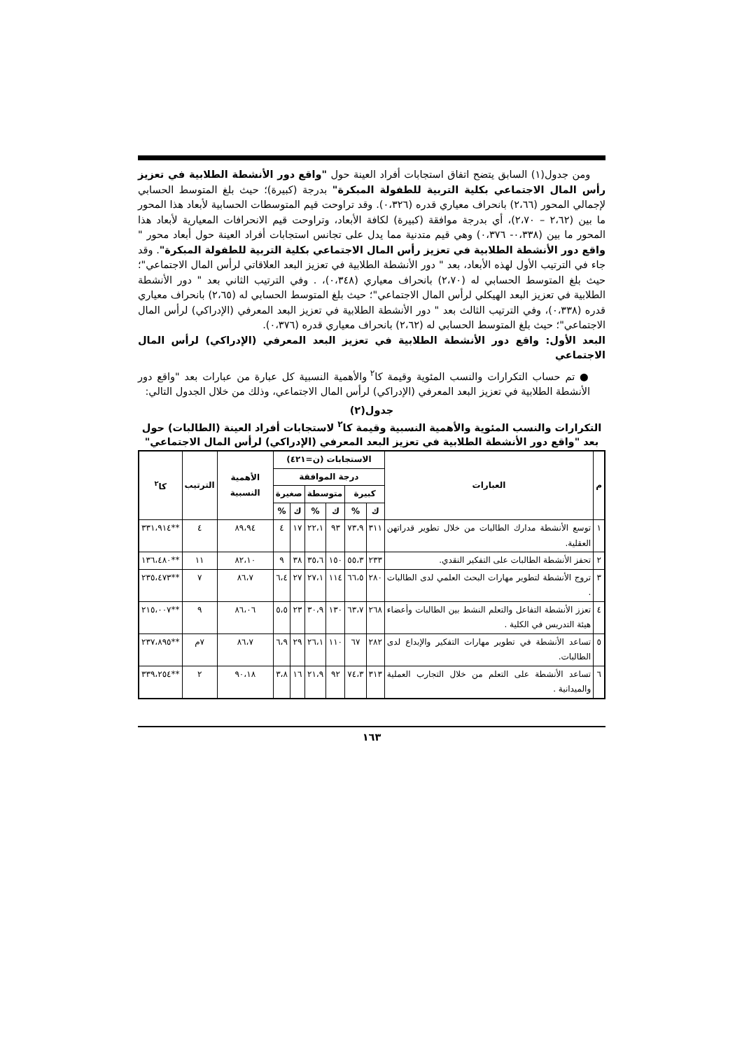ومن جدول(١) السابق يتضح اتفاق استجابات أفراد العينة حول "واقع دور الأنشطة الطلابية في تعزيز رأس المال الاجتماعي بكلية التربية للطفولة المبكرة" بدرجة (كبيرة)؛ حيث بلغ المتوسط الحسابي لإجمالي المحور (٢،٦٦) بانحراف معياري قدره (٠،٣٢٦). وقد تراوحت قيم المتوسطات الحسابية لأبعاد هذا المحور ما بين (٢،٦٢ – ٢،٧٠)، أي بدرجة موافقة (كبيرة) لكافة الأبعاد، وتراوحت قيم الانحرافات المعيارية لأبعاد هذا المحور ما بين (٠،٣٣٨- ٠،٣٧٦) وهي قيم متدنية مما يدل على تجانس استجابات أفراد العينة حول أبعاد محور " واقع دور الأنشطة الطلابية في تعزيز رأس المال الاجتماعي بكلية التربية للطفولة المبكرة". وقد جاء في الترتيب الأول لهذه الأبعاد، بعد " دور الأنشطة الطلابية في تعزيز البعد العلاقاتي لرأس المال الاجتماعي"؛ حيث بلغ المتوسط الحسابي له (٢،٧٠) بانحراف معياري (٠،٣٤٨)، . وفي الترتيب الثاني بعد " دور الأنشطة الطلابية في تعزيز البعد الهيكلي لرأس المال الاجتماعي"؛ حيث بلغ المتوسط الحسابي له (٢،٦٥) بانحراف معياري قدره (٠،٣٣٨)، وفي الترتيب الثالث بعد " دور الأنشطة الطلابية في تعزيز البعد المعرفي (الإدراكي) لرأس المال الاجتماعي"؛ حيث بلغ المتوسط الحسابي له (٢،٦٢) بانحراف معياري قدره (٠،٣٧٦).
البعد الأول: واقع دور الأنشطة الطلابية في تعزيز البعد المعرفي (الإدراكي) لرأس المال الاجتماعي
● تم حساب التكرارات والنسب المئوية وقيمة كا<sup>٢</sup> والأهمية النسبية كل عبارة من عبارات بعد "واقع دور الأنشطة الطلابية في تعزيز البعد المعرفي (الإدراكي) لرأس المال الاجتماعي، وذلك من خلال الجدول التالي:
جدول(٢)
التكرارات والنسب المئوية والأهمية النسبية وقيمة كا<sup>٢</sup> لاستجابات أفراد العينة (الطالبات) حول بعد "واقع دور الأنشطة الطلابية في تعزيز البعد المعرفي (الإدراكي) لرأس المال الاجتماعي"
| م | العبارات | الاستجابات (ن=٤٢١) | | | | | | الأهمية النسبية | الترتيب | كا<sup>٢</sup> |
| --- | --- | --- | --- | --- | --- | --- | --- | --- | --- | --- |
| | | درجة الموافقة | | | | | | | | |
| | | كبيرة | | متوسطة | | صغيرة | | | | |
| | | ك | % | ك | % | ك | % | | | |
| ١ | توسع الأنشطة مدارك الطالبات من خلال تطوير قدراتهن العقلية. | ٣١١ | ٧٣،٩ | ٩٣ | ٢٢،١ | ١٧ | ٤ | ٨٩،٩٤ | ٤ | **٣٣١،٩١٤ |
| ٢ | تحفز الأنشطة الطالبات على التفكير النقدي. | ٢٣٣ | ٥٥،٣ | ١٥٠ | ٣٥،٦ | ٣٨ | ٩ | ٨٢،١٠ | ١١ | **١٣٦،٤٨٠ |
| ٣ | تروج الأنشطة لتطوير مهارات البحث العلمي لدى الطالبات . | ٢٨٠ | ٦٦،٥ | ١١٤ | ٢٧،١ | ٢٧ | ٦،٤ | ٨٦،٧ | ٧ | **٢٣٥،٤٧٣ |
| ٤ | تعزز الأنشطة التفاعل والتعلم النشط بين الطالبات وأعضاء هيئة التدريس في الكلية . | ٢٦٨ | ٦٣،٧ | ١٣٠ | ٣٠،٩ | ٢٣ | ٥،٥ | ٨٦،٠٦ | ٩ | **٢١٥،٠٠٧ |
| ٥ | تساعد الأنشطة في تطوير مهارات التفكير والإبداع لدى الطالبات. | ٢٨٢ | ٦٧ | ١١٠ | ٢٦،١ | ٢٩ | ٦،٩ | ٨٦،٧ | ٧م | **٢٣٧،٨٩٥ |
| ٦ | تساعد الأنشطة على التعلم من خلال التجارب العملية والميدانية . | ٣١٣ | ٧٤،٣ | ٩٢ | ٢١،٩ | ١٦ | ٣،٨ | ٩٠،١٨ | ٢ | **٣٣٩،٢٥٤ |
١٦٣